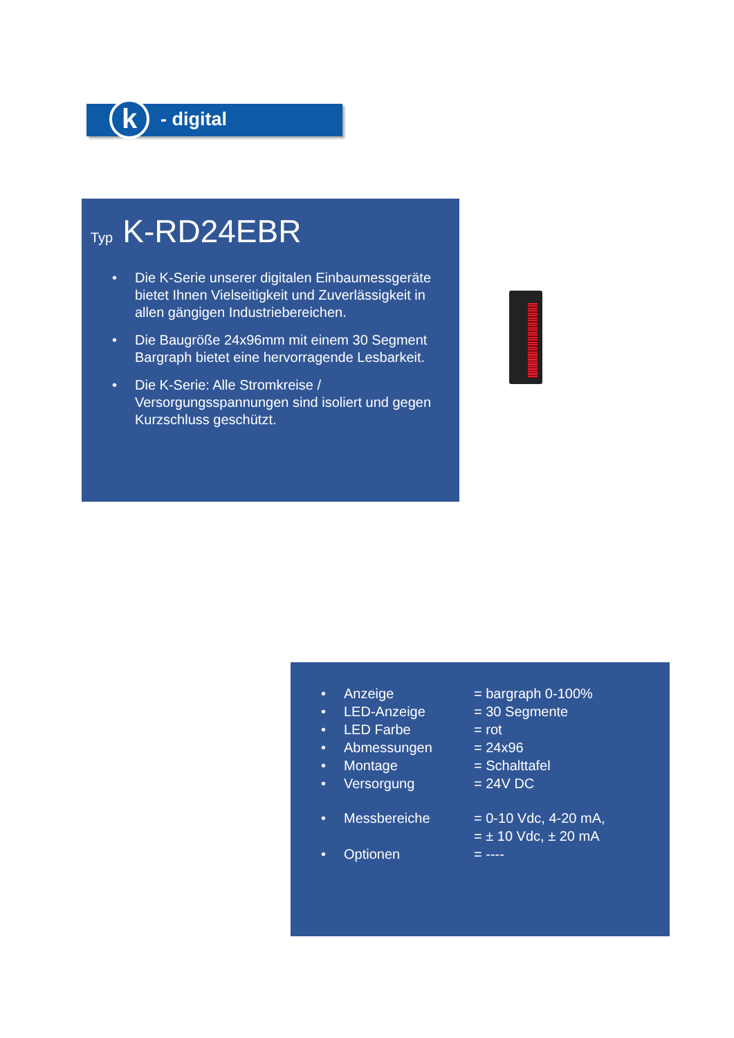k - digital
Typ K-RD24EBR
• Die K-Serie unserer digitalen Einbaumessgeräte bietet Ihnen Vielseitigkeit und Zuverlässigkeit in allen gängigen Industriebereichen.
• Die Baugröße 24x96mm mit einem 30 Segment Bargraph bietet eine hervorragende Lesbarkeit.
• Die K-Serie: Alle Stromkreise / Versorgungsspannungen sind isoliert und gegen Kurzschluss geschützt.
• Anzeige = bargraph 0-100%
• LED-Anzeige = 30 Segmente
• LED Farbe = rot
• Abmessungen = 24x96
• Montage = Schalttafel
• Versorgung = 24V DC
• Messbereiche = 0-10 Vdc, 4-20 mA,
= ± 10 Vdc, ± 20 mA
• Optionen = ----